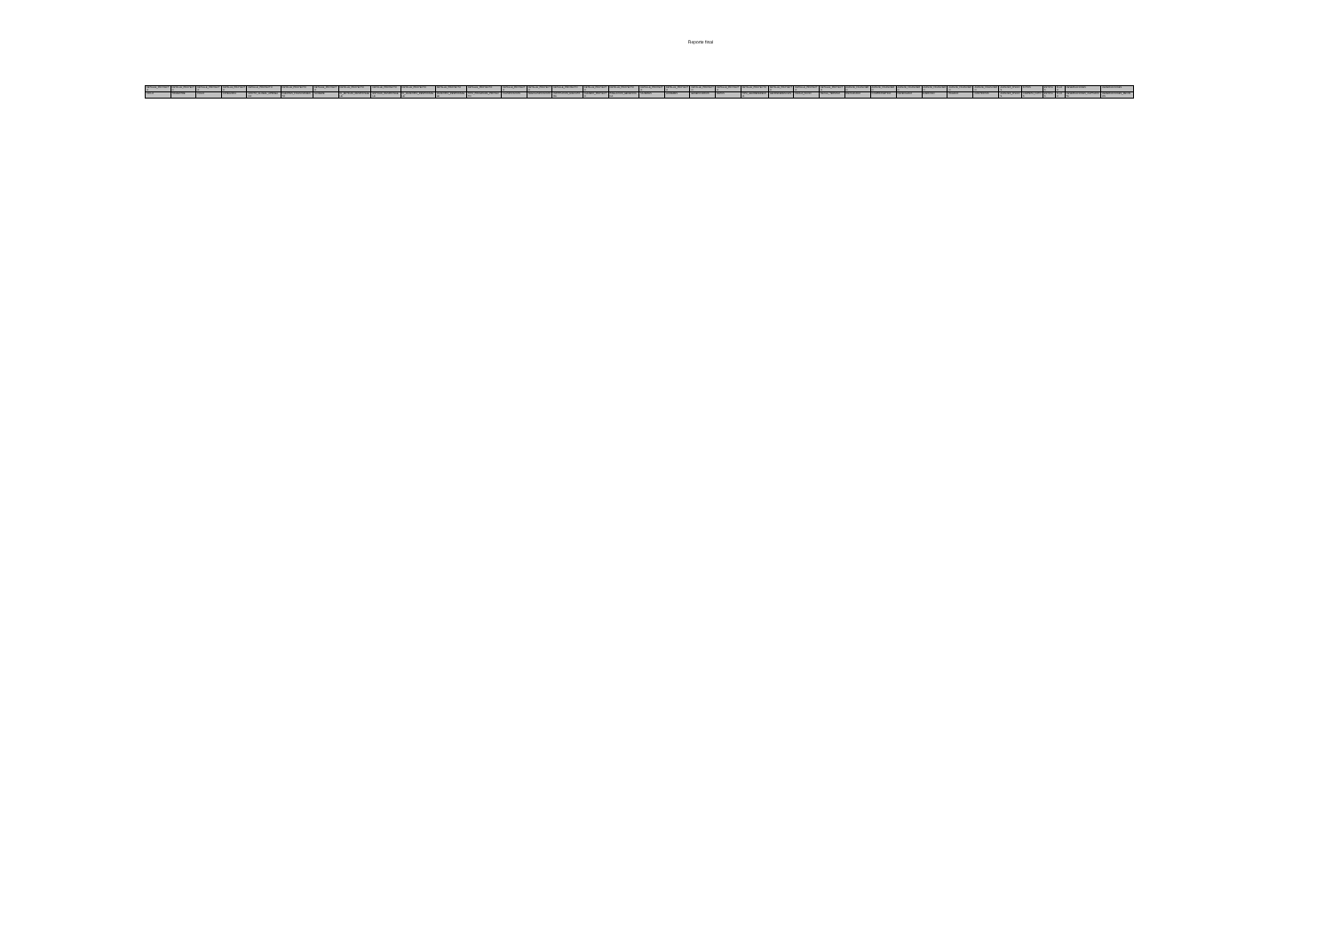Reporte final
| DETALLE_PROYECTO | DETALLE_PROYECTO | DETALLE_PROYECTO | DETALLE_PROYECTO | DETALLE_PROYECTO | DETALLE_PROYECTO | DETALLE_PROYECTO | DETALLE_PROYECTO | DETALLE_PROYECTO | DETALLE_PROYECTO | DETALLE_PROYECTO | DETALLE_PROYECTO | DETALLE_PROYECTO | DETALLE_PROYECTO | DETALLE_PROYECTO | DETALLE_PROYECTO | DETALLE_PROYECTO | DETALLE_PROYECTO | DETALLE_PROYECTO | DETALLE_PROYECTO | DETALLE_PROYECTO | DETALLE_PROYECTO | DETALLE_PROYECTO | DETALLE_PROYECTO | DETALLE_PROYECTO | AVANCE_FINANCIERO | AVANCE_FINANCIERO | AVANCE_FINANCIERO | AVANCE_FINANCIERO | AVANCE_FINANCIERO | AVANCE_FINANCIERO | AVANCES_FISICOS | FOTOS | ESTATUS | FLUJO | OBSERVACIONES | OBSERVACIONES |
| --- | --- | --- | --- | --- | --- | --- | --- | --- | --- | --- | --- | --- | --- | --- | --- | --- | --- | --- | --- | --- | --- | --- | --- | --- | --- | --- | --- | --- | --- | --- | --- | --- | --- | --- | --- | --- |
| CICLO | TRIMESTRE | FOLIO | CATEGORIA | MONTO_GLOBAL_APROBADO | FUENTES_FINANCIAMIENTO | NOMBRE | ID_ENTIDAD_RESPONSABLE | ENTIDAD_RESPONSABLE | ID_MUNICIPIO_RESPONSABLE | MUNICIPIO_RESPONSABLE | TIPO_PROGRAMA_PROYECTO | CLASIFICACION | SUBCLASIFICACION | INSTITUCION_EJECUTORA | NUMERO_PROYECTO | POBLACION_BENEFICIADA | MUJERES | HOMBRES | BENEFICIARIOS | METAS | TIPO_GEOREFERENCIA | GEOREFERENCIAS | FECHA_INICIO | FECHA_TERMINO | RECAUDADO | COMPROMETIDO | DEVENGADO | EJERCIDO | PAGADO | CONTRATOS | AVANCES_FISICOS | CARPETA_FOTOS | ESTATUS | FLUJO | OBSERVACIONES_CAPTURISTA | OBSERVACIONES_REVISION |